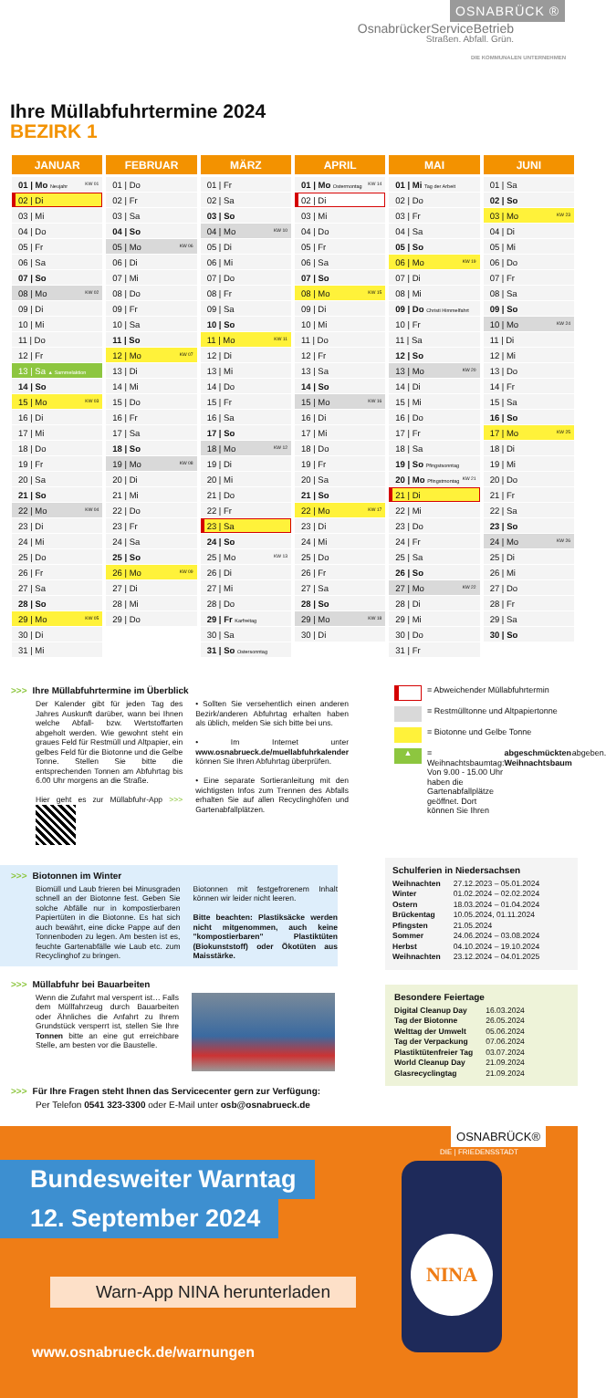OSNABRÜCK ®
OsnabrückerServiceBetrieb
Straßen. Abfall. Grün.
DIE KOMMUNALEN UNTERNEHMEN
Ihre Müllabfuhrtermine 2024
BEZIRK 1
| JANUAR | FEBRUAR | MÄRZ | APRIL | MAI | JUNI |
| --- | --- | --- | --- | --- | --- |
| 01 / Mo Neujahr KW 01 | 01 / Do | 01 / Fr | 01 / Mo Ostermontag KW 14 | 01 / Mi Tag der Arbeit | 01 / Sa |
| 02 / Di | 02 / Fr | 02 / Sa | 02 / Di | 02 / Do | 02 / So |
| 03 / Mi | 03 / Sa | 03 / So | 03 / Mi | 03 / Fr | 03 / Mo KW 23 |
| 04 / Do | 04 / So | 04 / Mo KW 10 | 04 / Do | 04 / Sa | 04 / Di |
| 05 / Fr | 05 / Mo KW 06 | 05 / Di | 05 / Fr | 05 / So | 05 / Mi |
| 06 / Sa | 06 / Di | 06 / Mi | 06 / Sa | 06 / Mo KW 19 | 06 / Do |
| 07 / So | 07 / Mi | 07 / Do | 07 / So | 07 / Di | 07 / Fr |
| 08 / Mo KW 02 | 08 / Do | 08 / Fr | 08 / Mo KW 15 | 08 / Mi | 08 / Sa |
| 09 / Di | 09 / Fr | 09 / Sa | 09 / Di | 09 / Do Christi Himmelfahrt | 09 / So |
| 10 / Mi | 10 / Sa | 10 / So | 10 / Mi | 10 / Fr | 10 / Mo KW 24 |
| 11 / Do | 11 / So | 11 / Mo KW 11 | 11 / Do | 11 / Sa | 11 / Di |
| 12 / Fr | 12 / Mo KW 07 | 12 / Di | 12 / Fr | 12 / So | 12 / Mi |
| 13 / Sa ▲ Sammelaktion | 13 / Di | 13 / Mi | 13 / Sa | 13 / Mo KW 20 | 13 / Do |
| 14 / So | 14 / Mi | 14 / Do | 14 / So | 14 / Di | 14 / Fr |
| 15 / Mo KW 03 | 15 / Do | 15 / Fr | 15 / Mo KW 16 | 15 / Mi | 15 / Sa |
| 16 / Di | 16 / Fr | 16 / Sa | 16 / Di | 16 / Do | 16 / So |
| 17 / Mi | 17 / Sa | 17 / So | 17 / Mi | 17 / Fr | 17 / Mo KW 25 |
| 18 / Do | 18 / So | 18 / Mo KW 12 | 18 / Do | 18 / Sa | 18 / Di |
| 19 / Fr | 19 / Mo KW 08 | 19 / Di | 19 / Fr | 19 / So Pfingstsonntag | 19 / Mi |
| 20 / Sa | 20 / Di | 20 / Mi | 20 / Sa | 20 / Mo Pfingstmontag KW 21 | 20 / Do |
| 21 / So | 21 / Mi | 21 / Do | 21 / So | 21 / Di | 21 / Fr |
| 22 / Mo KW 04 | 22 / Do | 22 / Fr | 22 / Mo KW 17 | 22 / Mi | 22 / Sa |
| 23 / Di | 23 / Fr | 23 / Sa | 23 / Di | 23 / Do | 23 / So |
| 24 / Mi | 24 / Sa | 24 / So | 24 / Mi | 24 / Fr | 24 / Mo KW 26 |
| 25 / Do | 25 / So | 25 / Mo KW 13 | 25 / Do | 25 / Sa | 25 / Di |
| 26 / Fr | 26 / Mo KW 09 | 26 / Di | 26 / Fr | 26 / So | 26 / Mi |
| 27 / Sa | 27 / Di | 27 / Mi | 27 / Sa | 27 / Mo KW 22 | 27 / Do |
| 28 / So | 28 / Mi | 28 / Do | 28 / So | 28 / Di | 28 / Fr |
| 29 / Mo KW 05 | 29 / Do | 29 / Fr Karfreitag | 29 / Mo KW 18 | 29 / Mi | 29 / Sa |
| 30 / Di | | 30 / Sa | 30 / Di | 30 / Do | 30 / So |
| 31 / Mi | | 31 / So Ostersonntag | | 31 / Fr | |
>>> Ihre Müllabfuhrtermine im Überblick
Der Kalender gibt für jeden Tag des Jahres Auskunft darüber, wann bei Ihnen welche Abfall- bzw. Wertstoffarten abgeholt werden. Wie gewohnt steht ein graues Feld für Restmüll und Altpapier, ein gelbes Feld für die Biotonne und die Gelbe Tonne. Stellen Sie bitte die entsprechenden Tonnen am Abfuhrtag bis 6.00 Uhr morgens an die Straße.
Hier geht es zur Müllabfuhr-App >>>
• Sollten Sie versehentlich einen anderen Bezirk/anderen Abfuhrtag erhalten haben als üblich, melden Sie sich bitte bei uns.
• Im Internet unter www.osnabrueck.de/muellabfuhrkalender können Sie Ihren Abfuhrtag überprüfen.
• Eine separate Sortieranleitung mit den wichtigsten Infos zum Trennen des Abfalls erhalten Sie auf allen Recyclinghöfen und Gartenabfallplätzen.
= Abweichender Müllabfuhrtermin
= Restmülltonne und Altpapiertonne
= Biotonne und Gelbe Tonne
▲ = Weihnachtsbaumtag: Von 9.00 - 15.00 Uhr haben die Gartenabfallplätze geöffnet. Dort können Sie Ihren abgeschmückten Weihnachtsbaum abgeben.
>>> Biotonnen im Winter
Biomüll und Laub frieren bei Minusgraden schnell an der Biotonne fest. Geben Sie solche Abfälle nur in kompostierbaren Papiertüten in die Biotonne. Es hat sich auch bewährt, eine dicke Pappe auf den Tonnenboden zu legen. Am besten ist es, feuchte Gartenabfälle wie Laub etc. zum Recyclinghof zu bringen.
Biotonnen mit festgefrorenem Inhalt können wir leider nicht leeren.
Bitte beachten: Plastiksäcke werden nicht mitgenommen, auch keine "kompostierbaren" Plastiktüten (Biokunststoff) oder Ökotüten aus Maisstärke.
>>> Müllabfuhr bei Bauarbeiten
Wenn die Zufahrt mal versperrt ist… Falls dem Müllfahrzeug durch Bauarbeiten oder Ähnliches die Anfahrt zu Ihrem Grundstück versperrt ist, stellen Sie Ihre Tonnen bitte an eine gut erreichbare Stelle, am besten vor die Baustelle.
>>> Für Ihre Fragen steht Ihnen das Servicecenter gern zur Verfügung:
Per Telefon 0541 323-3300 oder E-Mail unter osb@osnabrueck.de
Schulferien in Niedersachsen
| Weihnachten | 27.12.2023 – 05.01.2024 |
| Winter | 01.02.2024 – 02.02.2024 |
| Ostern | 18.03.2024 – 01.04.2024 |
| Brückentag | 10.05.2024, 01.11.2024 |
| Pfingsten | 21.05.2024 |
| Sommer | 24.06.2024 – 03.08.2024 |
| Herbst | 04.10.2024 – 19.10.2024 |
| Weihnachten | 23.12.2024 – 04.01.2025 |
Besondere Feiertage
| Digital Cleanup Day | 16.03.2024 |
| Tag der Biotonne | 26.05.2024 |
| Welttag der Umwelt | 05.06.2024 |
| Tag der Verpackung | 07.06.2024 |
| Plastiktütenfreier Tag | 03.07.2024 |
| World Cleanup Day | 21.09.2024 |
| Glasrecyclingtag | 21.09.2024 |
OSNABRÜCK®
DIE | FRIEDENSSTADT
Bundesweiter Warntag
12. September 2024
Warn-App NINA herunterladen
www.osnabrueck.de/warnungen
NINA